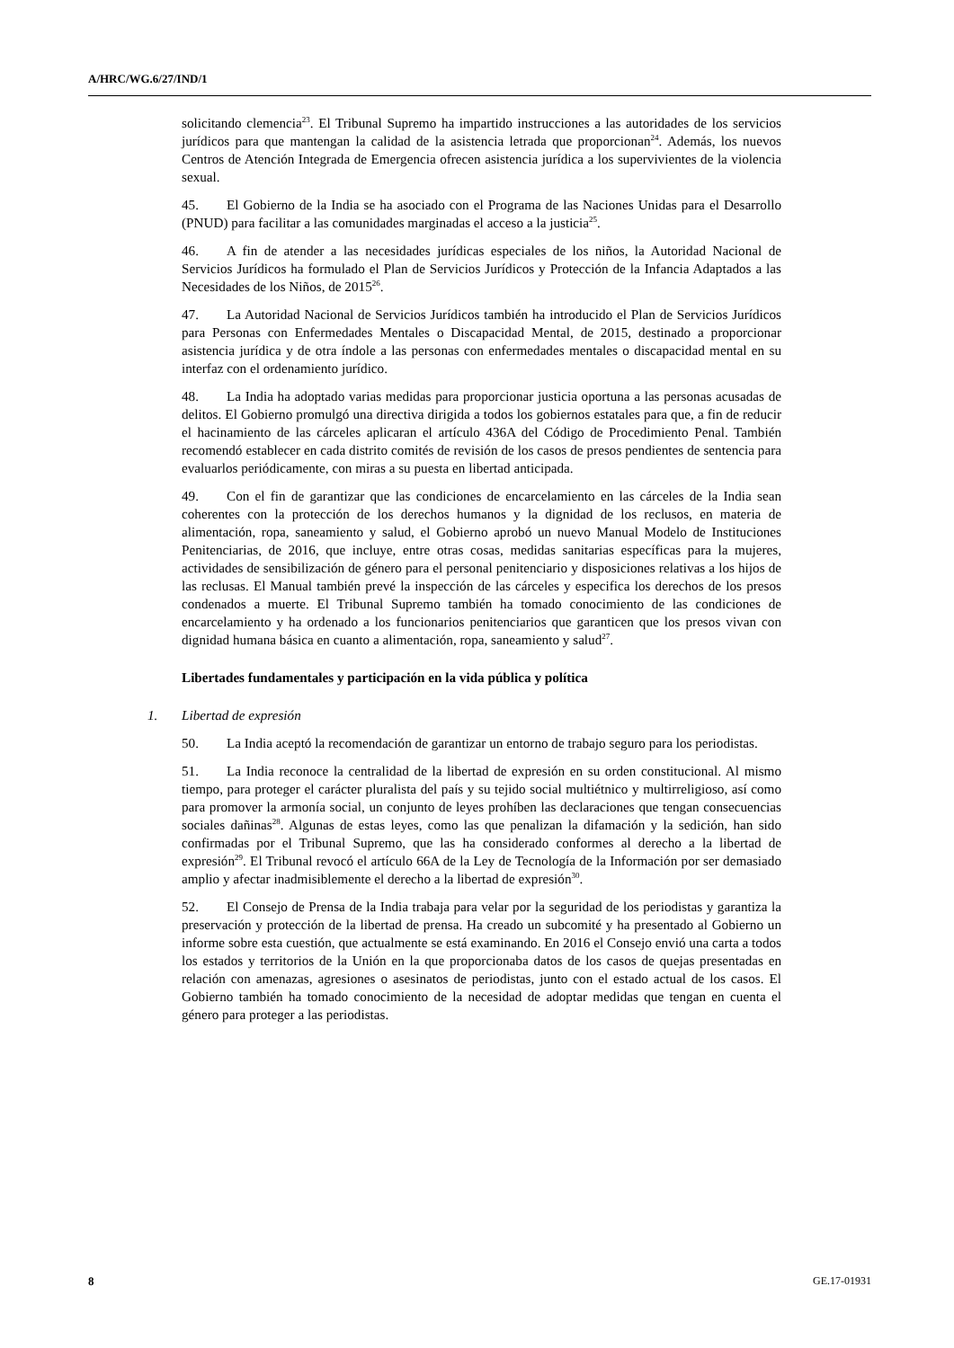A/HRC/WG.6/27/IND/1
solicitando clemencia<sup>23</sup>. El Tribunal Supremo ha impartido instrucciones a las autoridades de los servicios jurídicos para que mantengan la calidad de la asistencia letrada que proporcionan<sup>24</sup>. Además, los nuevos Centros de Atención Integrada de Emergencia ofrecen asistencia jurídica a los supervivientes de la violencia sexual.
45. El Gobierno de la India se ha asociado con el Programa de las Naciones Unidas para el Desarrollo (PNUD) para facilitar a las comunidades marginadas el acceso a la justicia<sup>25</sup>.
46. A fin de atender a las necesidades jurídicas especiales de los niños, la Autoridad Nacional de Servicios Jurídicos ha formulado el Plan de Servicios Jurídicos y Protección de la Infancia Adaptados a las Necesidades de los Niños, de 2015<sup>26</sup>.
47. La Autoridad Nacional de Servicios Jurídicos también ha introducido el Plan de Servicios Jurídicos para Personas con Enfermedades Mentales o Discapacidad Mental, de 2015, destinado a proporcionar asistencia jurídica y de otra índole a las personas con enfermedades mentales o discapacidad mental en su interfaz con el ordenamiento jurídico.
48. La India ha adoptado varias medidas para proporcionar justicia oportuna a las personas acusadas de delitos. El Gobierno promulgó una directiva dirigida a todos los gobiernos estatales para que, a fin de reducir el hacinamiento de las cárceles aplicaran el artículo 436A del Código de Procedimiento Penal. También recomendó establecer en cada distrito comités de revisión de los casos de presos pendientes de sentencia para evaluarlos periódicamente, con miras a su puesta en libertad anticipada.
49. Con el fin de garantizar que las condiciones de encarcelamiento en las cárceles de la India sean coherentes con la protección de los derechos humanos y la dignidad de los reclusos, en materia de alimentación, ropa, saneamiento y salud, el Gobierno aprobó un nuevo Manual Modelo de Instituciones Penitenciarias, de 2016, que incluye, entre otras cosas, medidas sanitarias específicas para la mujeres, actividades de sensibilización de género para el personal penitenciario y disposiciones relativas a los hijos de las reclusas. El Manual también prevé la inspección de las cárceles y especifica los derechos de los presos condenados a muerte. El Tribunal Supremo también ha tomado conocimiento de las condiciones de encarcelamiento y ha ordenado a los funcionarios penitenciarios que garanticen que los presos vivan con dignidad humana básica en cuanto a alimentación, ropa, saneamiento y salud<sup>27</sup>.
Libertades fundamentales y participación en la vida pública y política
1. Libertad de expresión
50. La India aceptó la recomendación de garantizar un entorno de trabajo seguro para los periodistas.
51. La India reconoce la centralidad de la libertad de expresión en su orden constitucional. Al mismo tiempo, para proteger el carácter pluralista del país y su tejido social multiétnico y multirreligioso, así como para promover la armonía social, un conjunto de leyes prohíben las declaraciones que tengan consecuencias sociales dañinas<sup>28</sup>. Algunas de estas leyes, como las que penalizan la difamación y la sedición, han sido confirmadas por el Tribunal Supremo, que las ha considerado conformes al derecho a la libertad de expresión<sup>29</sup>. El Tribunal revocó el artículo 66A de la Ley de Tecnología de la Información por ser demasiado amplio y afectar inadmisiblemente el derecho a la libertad de expresión<sup>30</sup>.
52. El Consejo de Prensa de la India trabaja para velar por la seguridad de los periodistas y garantiza la preservación y protección de la libertad de prensa. Ha creado un subcomité y ha presentado al Gobierno un informe sobre esta cuestión, que actualmente se está examinando. En 2016 el Consejo envió una carta a todos los estados y territorios de la Unión en la que proporcionaba datos de los casos de quejas presentadas en relación con amenazas, agresiones o asesinatos de periodistas, junto con el estado actual de los casos. El Gobierno también ha tomado conocimiento de la necesidad de adoptar medidas que tengan en cuenta el género para proteger a las periodistas.
8 GE.17-01931